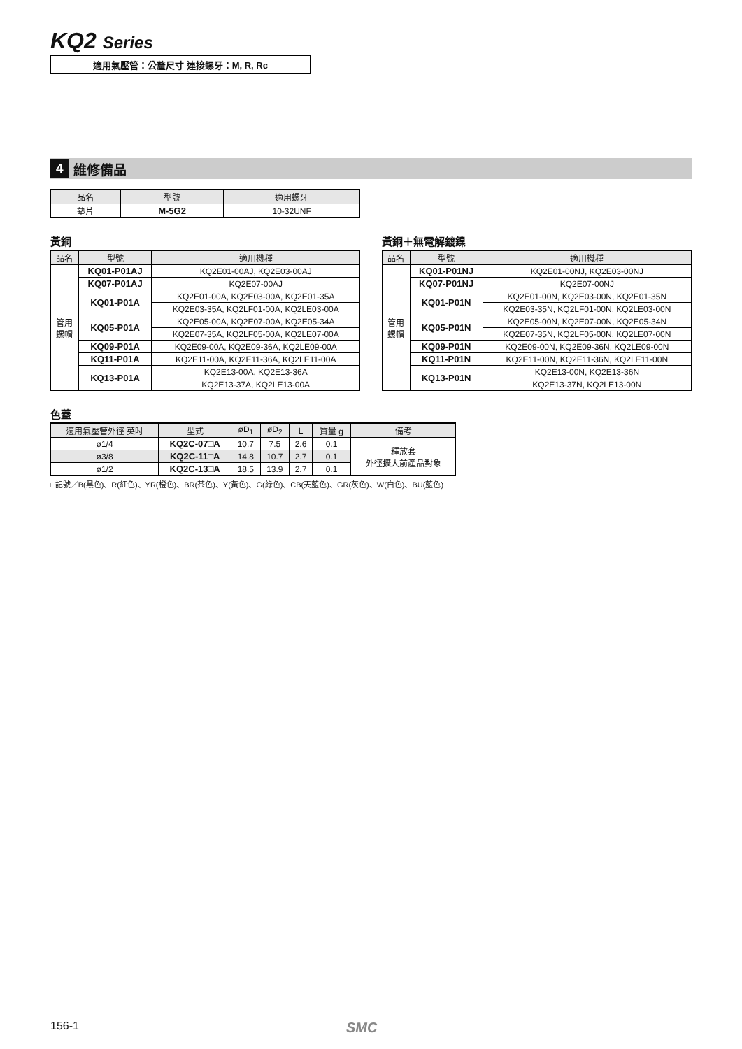KQ2 Series
適用氣壓管：公釐尺寸 連接螺牙：M, R, Rc
4 維修備品
| 品名 | 型號 | 適用螺牙 |
| --- | --- | --- |
| 墊片 | M-5G2 | 10-32UNF |
黃銅
| 品名 | 型號 | 適用機種 |
| --- | --- | --- |
| 管用 螺帽 | KQ01-P01AJ | KQ2E01-00AJ, KQ2E03-00AJ |
| | KQ07-P01AJ | KQ2E07-00AJ |
| | KQ01-P01A | KQ2E01-00A, KQ2E03-00A, KQ2E01-35A |
| | | KQ2E03-35A, KQ2LF01-00A, KQ2LE03-00A |
| | KQ05-P01A | KQ2E05-00A, KQ2E07-00A, KQ2E05-34A |
| | | KQ2E07-35A, KQ2LF05-00A, KQ2LE07-00A |
| | KQ09-P01A | KQ2E09-00A, KQ2E09-36A, KQ2LE09-00A |
| | KQ11-P01A | KQ2E11-00A, KQ2E11-36A, KQ2LE11-00A |
| | KQ13-P01A | KQ2E13-00A, KQ2E13-36A |
| | | KQ2E13-37A, KQ2LE13-00A |
黃銅＋無電解鍍鎳
| 品名 | 型號 | 適用機種 |
| --- | --- | --- |
| 管用 螺帽 | KQ01-P01NJ | KQ2E01-00NJ, KQ2E03-00NJ |
| | KQ07-P01NJ | KQ2E07-00NJ |
| | KQ01-P01N | KQ2E01-00N, KQ2E03-00N, KQ2E01-35N |
| | | KQ2E03-35N, KQ2LF01-00N, KQ2LE03-00N |
| | KQ05-P01N | KQ2E05-00N, KQ2E07-00N, KQ2E05-34N |
| | | KQ2E07-35N, KQ2LF05-00N, KQ2LE07-00N |
| | KQ09-P01N | KQ2E09-00N, KQ2E09-36N, KQ2LE09-00N |
| | KQ11-P01N | KQ2E11-00N, KQ2E11-36N, KQ2LE11-00N |
| | KQ13-P01N | KQ2E13-00N, KQ2E13-36N |
| | | KQ2E13-37N, KQ2LE13-00N |
色蓋
| 適用氣壓管外徑 英吋 | 型式 | øD<sub>1</sub> | øD<sub>2</sub> | L | 質量 g | 備考 |
| --- | --- | --- | --- | --- | --- | --- |
| ø1/4 | KQ2C-07□A | 10.7 | 7.5 | 2.6 | 0.1 | 釋放套 外徑擴大前產品對象 |
| ø3/8 | KQ2C-11□A | 14.8 | 10.7 | 2.7 | 0.1 | |
| ø1/2 | KQ2C-13□A | 18.5 | 13.9 | 2.7 | 0.1 | |
□記號／B(黑色)、R(紅色)、YR(橙色)、BR(茶色)、Y(黃色)、G(綠色)、CB(天藍色)、GR(灰色)、W(白色)、BU(藍色)
156-1 SMC